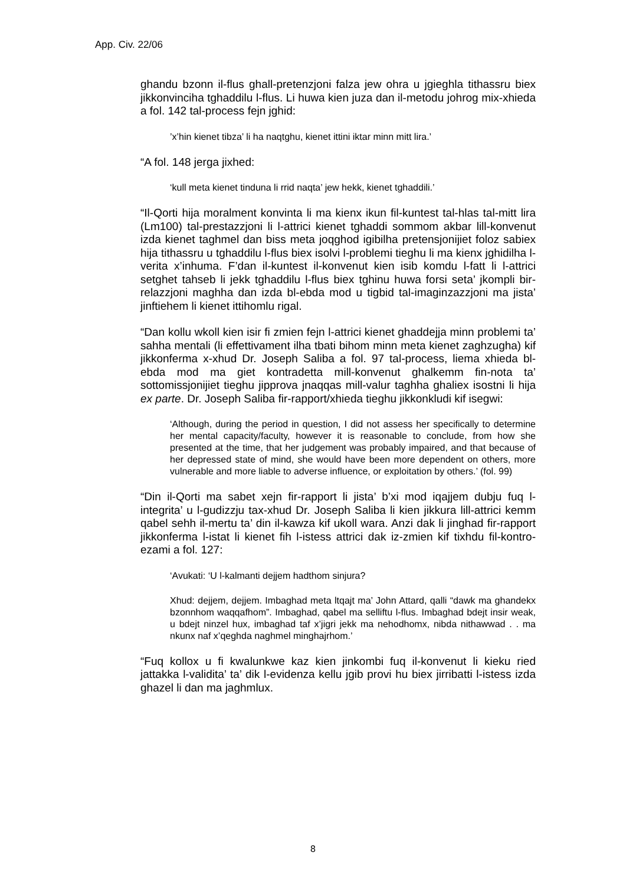App. Civ. 22/06
ghandu bzonn il-flus ghall-pretenzjoni falza jew ohra u jgieghla tithassru biex jikkonvinciha tghaddilu l-flus. Li huwa kien juza dan il-metodu johrog mix-xhieda a fol. 142 tal-process fejn jghid:
’x’hin kienet tibza’ li ha naqtghu, kienet ittini iktar minn mitt lira.’
“A fol. 148 jerga jixhed:
‘kull meta kienet tinduna li rrid naqta’ jew hekk, kienet tghaddili.’
“Il-Qorti hija moralment konvinta li ma kienx ikun fil-kuntest tal-hlas tal-mitt lira (Lm100) tal-prestazzjoni li l-attrici kienet tghaddi sommom akbar lill-konvenut izda kienet taghmel dan biss meta joqghod igibilha pretensjonijiet foloz sabiex hija tithassru u tghaddilu l-flus biex isolvi l-problemi tieghu li ma kienx jghidilha l-verita x’inhuma. F’dan il-kuntest il-konvenut kien isib komdu l-fatt li l-attrici setghet tahseb li jekk tghaddilu l-flus biex tghinu huwa forsi seta’ jkompli bir-relazzjoni maghha dan izda bl-ebda mod u tigbid tal-imaginzazzjoni ma jista’ jinftiehem li kienet ittihomlu rigal.
“Dan kollu wkoll kien isir fi zmien fejn l-attrici kienet ghaddejja minn problemi ta’ sahha mentali (li effettivament ilha tbati bihom minn meta kienet zaghzugha) kif jikkonferma x-xhud Dr. Joseph Saliba a fol. 97 tal-process, liema xhieda bl-ebda mod ma giet kontradetta mill-konvenut ghalkemm fin-nota ta’ sottomissjonijiet tieghu jipprova jnaqqas mill-valur taghha ghaliex isostni li hija ex parte. Dr. Joseph Saliba fir-rapport/xhieda tieghu jikkonkludi kif isegwi:
‘Although, during the period in question, I did not assess her specifically to determine her mental capacity/faculty, however it is reasonable to conclude, from how she presented at the time, that her judgement was probably impaired, and that because of her depressed state of mind, she would have been more dependent on others, more vulnerable and more liable to adverse influence, or exploitation by others.’ (fol. 99)
“Din il-Qorti ma sabet xejn fir-rapport li jista’ b’xi mod iqajjem dubju fuq l-integrita’ u l-gudizzju tax-xhud Dr. Joseph Saliba li kien jikkura lill-attrici kemm qabel sehh il-mertu ta’ din il-kawza kif ukoll wara. Anzi dak li jinghad fir-rapport jikkonferma l-istat li kienet fih l-istess attrici dak iz-zmien kif tixhdu fil-kontro-ezami a fol. 127:
‘Avukati: ‘U l-kalmanti dejjem hadthom sinjura?
Xhud: dejjem, dejjem. Imbaghad meta ltqajt ma’ John Attard, qalli “dawk ma ghandekx bzonnhom waqqafhom”. Imbaghad, qabel ma selliftu l-flus. Imbaghad bdejt insir weak, u bdejt ninzel hux, imbaghad taf x’jigri jekk ma nehodhomx, nibda nithawwad . . ma nkunx naf x’qeghda naghmel minghajrhom.’
“Fuq kollox u fi kwalunkwe kaz kien jinkombi fuq il-konvenut li kieku ried jattakka l-validita’ ta’ dik l-evidenza kellu jgib provi hu biex jirribatti l-istess izda ghazel li dan ma jaghmlux.
8